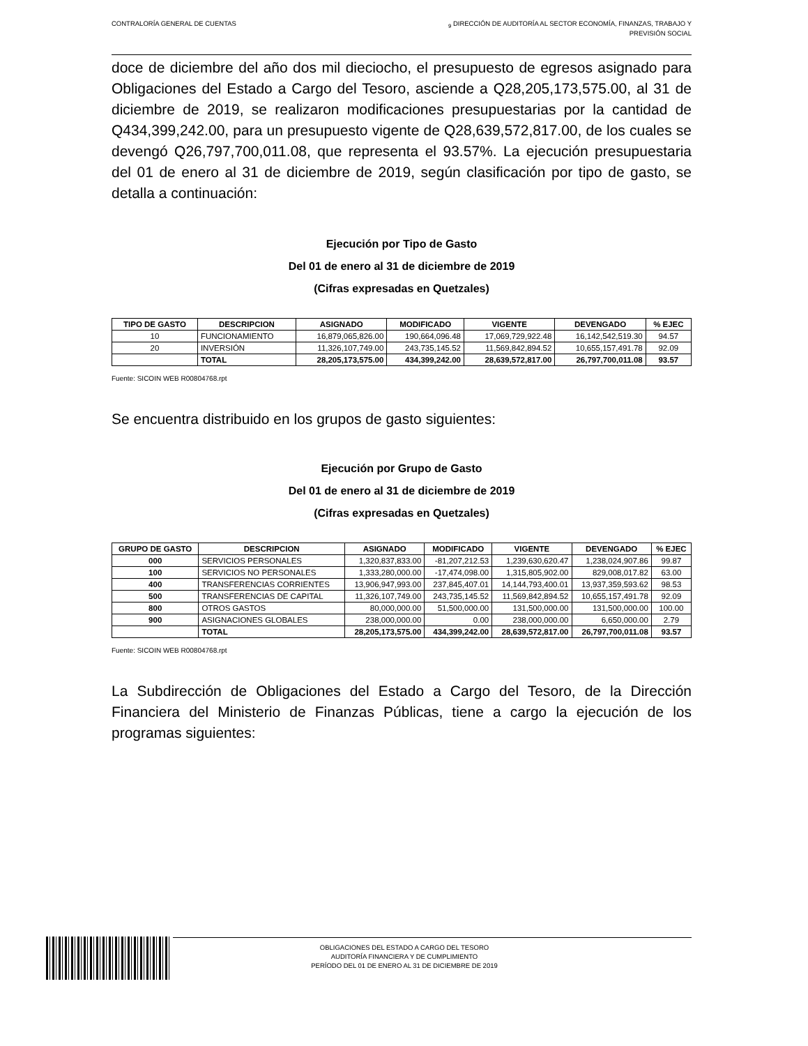CONTRALORÍA GENERAL DE CUENTAS <sub>9</sub> DIRECCIÓN DE AUDITORÍA AL SECTOR ECONOMÍA, FINANZAS, TRABAJO Y
PREVISIÓN SOCIAL
doce de diciembre del año dos mil dieciocho, el presupuesto de egresos asignado para Obligaciones del Estado a Cargo del Tesoro, asciende a Q28,205,173,575.00, al 31 de diciembre de 2019, se realizaron modificaciones presupuestarias por la cantidad de Q434,399,242.00, para un presupuesto vigente de Q28,639,572,817.00, de los cuales se devengó Q26,797,700,011.08, que representa el 93.57%. La ejecución presupuestaria del 01 de enero al 31 de diciembre de 2019, según clasificación por tipo de gasto, se detalla a continuación:
Ejecución por Tipo de Gasto
Del 01 de enero al 31 de diciembre de 2019
(Cifras expresadas en Quetzales)
| TIPO DE GASTO | DESCRIPCION | ASIGNADO | MODIFICADO | VIGENTE | DEVENGADO | % EJEC |
| --- | --- | --- | --- | --- | --- | --- |
| 10 | FUNCIONAMIENTO | 16,879,065,826.00 | 190,664,096.48 | 17,069,729,922.48 | 16,142,542,519.30 | 94.57 |
| 20 | INVERSIÓN | 11,326,107,749.00 | 243,735,145.52 | 11,569,842,894.52 | 10,655,157,491.78 | 92.09 |
| | TOTAL | 28,205,173,575.00 | 434,399,242.00 | 28,639,572,817.00 | 26,797,700,011.08 | 93.57 |
Fuente: SICOIN WEB R00804768.rpt
Se encuentra distribuido en los grupos de gasto siguientes:
Ejecución por Grupo de Gasto
Del 01 de enero al 31 de diciembre de 2019
(Cifras expresadas en Quetzales)
| GRUPO DE GASTO | DESCRIPCION | ASIGNADO | MODIFICADO | VIGENTE | DEVENGADO | % EJEC |
| --- | --- | --- | --- | --- | --- | --- |
| 000 | SERVICIOS PERSONALES | 1,320,837,833.00 | -81,207,212.53 | 1,239,630,620.47 | 1,238,024,907.86 | 99.87 |
| 100 | SERVICIOS NO PERSONALES | 1,333,280,000.00 | -17,474,098.00 | 1,315,805,902.00 | 829,008,017.82 | 63.00 |
| 400 | TRANSFERENCIAS CORRIENTES | 13,906,947,993.00 | 237,845,407.01 | 14,144,793,400.01 | 13,937,359,593.62 | 98.53 |
| 500 | TRANSFERENCIAS DE CAPITAL | 11,326,107,749.00 | 243,735,145.52 | 11,569,842,894.52 | 10,655,157,491.78 | 92.09 |
| 800 | OTROS GASTOS | 80,000,000.00 | 51,500,000.00 | 131,500,000.00 | 131,500,000.00 | 100.00 |
| 900 | ASIGNACIONES GLOBALES | 238,000,000.00 | 0.00 | 238,000,000.00 | 6,650,000.00 | 2.79 |
| | TOTAL | 28,205,173,575.00 | 434,399,242.00 | 28,639,572,817.00 | 26,797,700,011.08 | 93.57 |
Fuente: SICOIN WEB R00804768.rpt
La Subdirección de Obligaciones del Estado a Cargo del Tesoro, de la Dirección Financiera del Ministerio de Finanzas Públicas, tiene a cargo la ejecución de los programas siguientes:
OBLIGACIONES DEL ESTADO A CARGO DEL TESORO
AUDITORÍA FINANCIERA Y DE CUMPLIMIENTO
PERÍODO DEL 01 DE ENERO AL 31 DE DICIEMBRE DE 2019